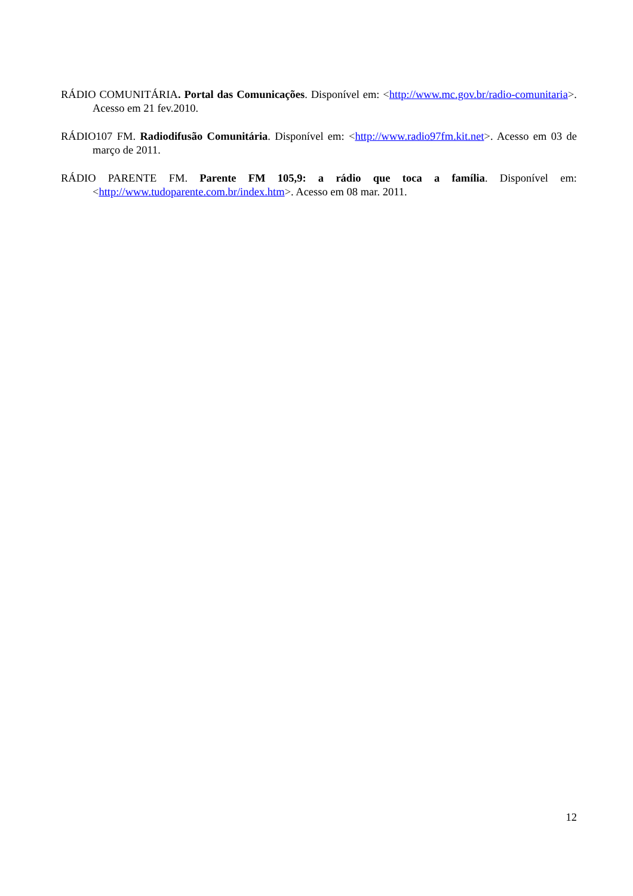RÁDIO COMUNITÁRIA. Portal das Comunicações. Disponível em: <http://www.mc.gov.br/radio-comunitaria>. Acesso em 21 fev.2010.
RÁDIO107 FM. Radiodifusão Comunitária. Disponível em: <http://www.radio97fm.kit.net>. Acesso em 03 de março de 2011.
RÁDIO PARENTE FM. Parente FM 105,9: a rádio que toca a família. Disponível em: <http://www.tudoparente.com.br/index.htm>. Acesso em 08 mar. 2011.
12